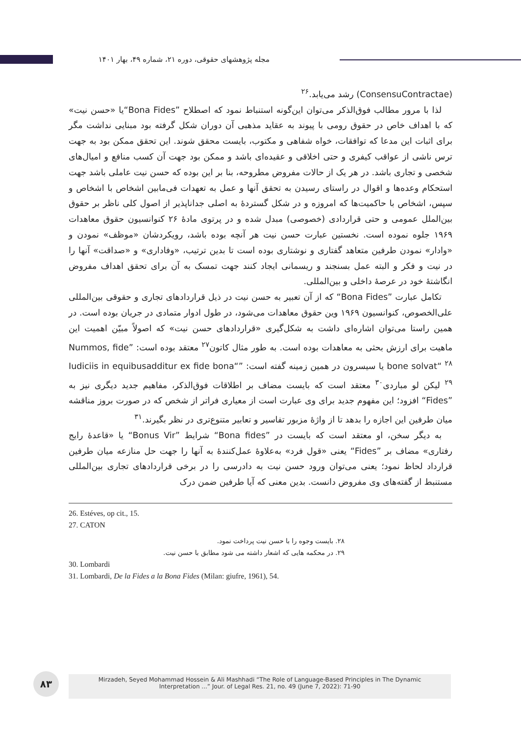مجله پژوهشهای حقوقی، دوره ۲۱، شماره ۴۹، بهار ۱۴۰۱
(ConsensuContractae) رشد می‌یابد.<sup>۲۶</sup>
لذا با مرور مطالب فوق‌الذکر می‌توان این‌گونه استنباط نمود که اصطلاح ”Bona Fides“یا «حسن نیت» که با اهداف خاص در حقوق رومی با پیوند به عقاید مذهبی آن دوران شکل گرفته بود مبنایی نداشت مگر برای اثبات این مدعا که توافقات، خواه شفاهی و مکتوب، بایست محقق شوند. این تحقق ممکن بود به جهت ترس ناشی از عواقب کیفری و حتی اخلاقی و عقیده‌ای باشد و ممکن بود جهت آن کسب منافع و امیال‌های شخصی و تجاری باشد. در هر یک از حالات مفروض مطروحه، بنا بر این بوده که حسن نیت عاملی باشد جهت استحکام وعده‌ها و اقوال در راستای رسیدن به تحقق آنها و عمل به تعهدات فی‌مابین اشخاص با اشخاص و سپس، اشخاص با حاکمیت‌ها که امروزه و در شکل گستردهٔ به اصلی جداناپذیر از اصول کلی ناظر بر حقوق بین‌الملل عمومی و حتی قراردادی (خصوصی) مبدل شده و در پرتوی مادهٔ ۲۶ کنوانسیون حقوق معاهدات ۱۹۶۹ جلوه نموده است. نخستین عبارت حسن نیت هر آنچه بوده باشد، رویکردشان «موظف» نمودن و «وادار» نمودن طرفین متعاهد گفتاری و نوشتاری بوده است تا بدین ترتیب، «وفاداری» و «صداقت» آنها را در نیت و فکر و البته عمل بسنجند و ریسمانی ایجاد کنند جهت تمسک به آن برای تحقق اهداف مفروض انگاشتهٔ خود در عرصهٔ داخلی و بین‌المللی.
تکامل عبارت ”Bona Fides“ که از آن تعبیر به حسن نیت در ذیل قراردادهای تجاری و حقوقی بین‌المللی علی‌الخصوص، کنوانسیون ۱۹۶۹ وین حقوق معاهدات می‌شود، در طول ادوار متمادی در جریان بوده است. در همین راستا می‌توان اشاره‌ای داشت به شکل‌گیری «قراردادهای حسن نیت» که اصولاً مبیّن اهمیت این ماهیت برای ارزش بحثی به معاهدات بوده است. به طور مثال کاتون<sup>۲۷</sup> معتقد بوده است: ”Nummos, fide bone solvat“ <sup>۲۸</sup> یا سیسرون در همین زمینه گفته است: ”Iudiciis in equibusadditur ex fide bona“ <sup>۲۹</sup> لیکن لو مباردی<sup>۳۰</sup> معتقد است که بایست مضاف بر اطلاقات فوق‌الذکر، مفاهیم جدید دیگری نیز به ”Fides“ افزود؛ این مفهوم جدید برای وی عبارت است از معیاری فراتر از شخص که در صورت بروز مناقشه میان طرفین این اجازه را بدهد تا از واژهٔ مزبور تفاسیر و تعابیر متنوع‌تری در نظر بگیرند.<sup>۳۱</sup>
به دیگر سخن، او معتقد است که بایست در ”Bona fides“ شرایط ”Bonus Vir“ یا «قاعدهٔ رایج رفتاری» مضاف بر ”Fides“ یعنی «قول فرد» به‌علاوهٔ عمل‌کنندهٔ به آنها را جهت حل منازعه میان طرفین قرارداد لحاظ نمود؛ یعنی می‌توان ورود حسن نیت به دادرسی را در برخی قراردادهای تجاری بین‌المللی مستنبط از گفته‌های وی مفروض دانست. بدین معنی که آیا طرفین ضمن درک
26. Estéves, op cit., 15.
27. CATON
۲۸. بایست وجوه را با حسن نیت پرداخت نمود.
۲۹. در محکمه هایی که اشعار داشته می شود مطابق با حسن نیت.
30. Lombardi
31. Lombardi, De la Fides a la Bona Fides (Milan: giufre, 1961), 54.
۸۳
Mirzadeh, Seyed Mohammad Hossein & Ali Mashhadi “The Role of Language-Based Principles in The Dynamic
Interpretation ...” Jour. of Legal Res. 21, no. 49 (June 7, 2022): 71-90